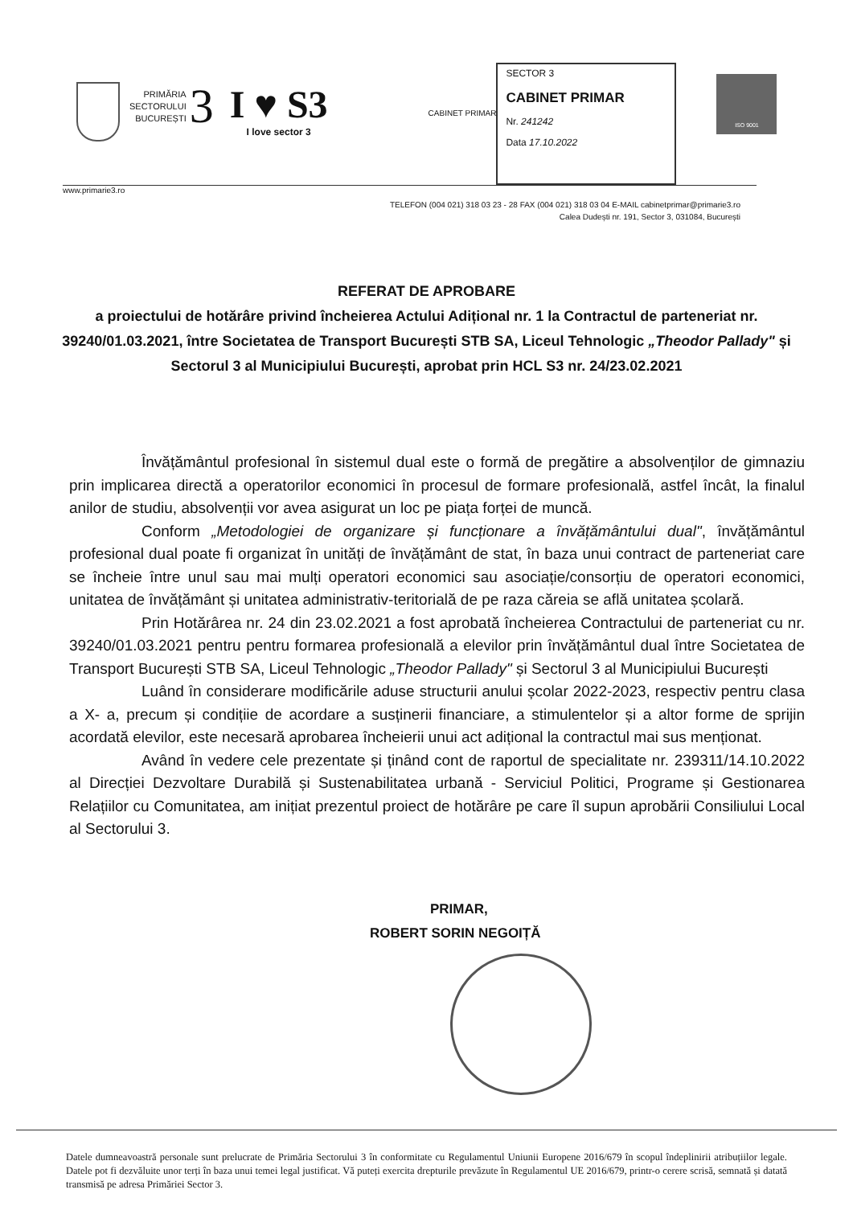PRIMĂRIA
SECTORULUI
BUCUREȘTI
3
I ♥ S3
I love sector 3
CABINET PRIMAR
SECTOR 3
CABINET PRIMAR
Nr. 241242
Data 17.10.2022
ISO 9001
www.primarie3.ro
TELEFON (004 021) 318 03 23 - 28 FAX (004 021) 318 03 04 E-MAIL cabinetprimar@primarie3.ro
Calea Dudești nr. 191, Sector 3, 031084, București
REFERAT DE APROBARE
a proiectului de hotărâre privind încheierea Actului Adițional nr. 1 la Contractul de parteneriat nr. 39240/01.03.2021, între Societatea de Transport București STB SA, Liceul Tehnologic „Theodor Pallady" și Sectorul 3 al Municipiului București, aprobat prin HCL S3 nr. 24/23.02.2021
Învățământul profesional în sistemul dual este o formă de pregătire a absolvenților de gimnaziu prin implicarea directă a operatorilor economici în procesul de formare profesională, astfel încât, la finalul anilor de studiu, absolvenții vor avea asigurat un loc pe piața forței de muncă.
Conform „Metodologiei de organizare și funcționare a învățământului dual", învățământul profesional dual poate fi organizat în unități de învățământ de stat, în baza unui contract de parteneriat care se încheie între unul sau mai mulți operatori economici sau asociație/consorțiu de operatori economici, unitatea de învățământ și unitatea administrativ-teritorială de pe raza căreia se află unitatea școlară.
Prin Hotărârea nr. 24 din 23.02.2021 a fost aprobată încheierea Contractului de parteneriat cu nr. 39240/01.03.2021 pentru pentru formarea profesională a elevilor prin învățământul dual între Societatea de Transport București STB SA, Liceul Tehnologic „Theodor Pallady" și Sectorul 3 al Municipiului București
Luând în considerare modificările aduse structurii anului școlar 2022-2023, respectiv pentru clasa a X- a, precum și condițiie de acordare a susținerii financiare, a stimulentelor și a altor forme de sprijin acordată elevilor, este necesară aprobarea încheierii unui act adițional la contractul mai sus menționat.
Având în vedere cele prezentate și ținând cont de raportul de specialitate nr. 239311/14.10.2022 al Direcției Dezvoltare Durabilă și Sustenabilitatea urbană - Serviciul Politici, Programe și Gestionarea Relațiilor cu Comunitatea, am inițiat prezentul proiect de hotărâre pe care îl supun aprobării Consiliului Local al Sectorului 3.
PRIMAR,
ROBERT SORIN NEGOIȚĂ
Datele dumneavoastră personale sunt prelucrate de Primăria Sectorului 3 în conformitate cu Regulamentul Uniunii Europene 2016/679 în scopul îndeplinirii atribuțiilor legale. Datele pot fi dezvăluite unor terți în baza unui temei legal justificat. Vă puteți exercita drepturile prevăzute în Regulamentul UE 2016/679, printr-o cerere scrisă, semnată și datată transmisă pe adresa Primăriei Sector 3.